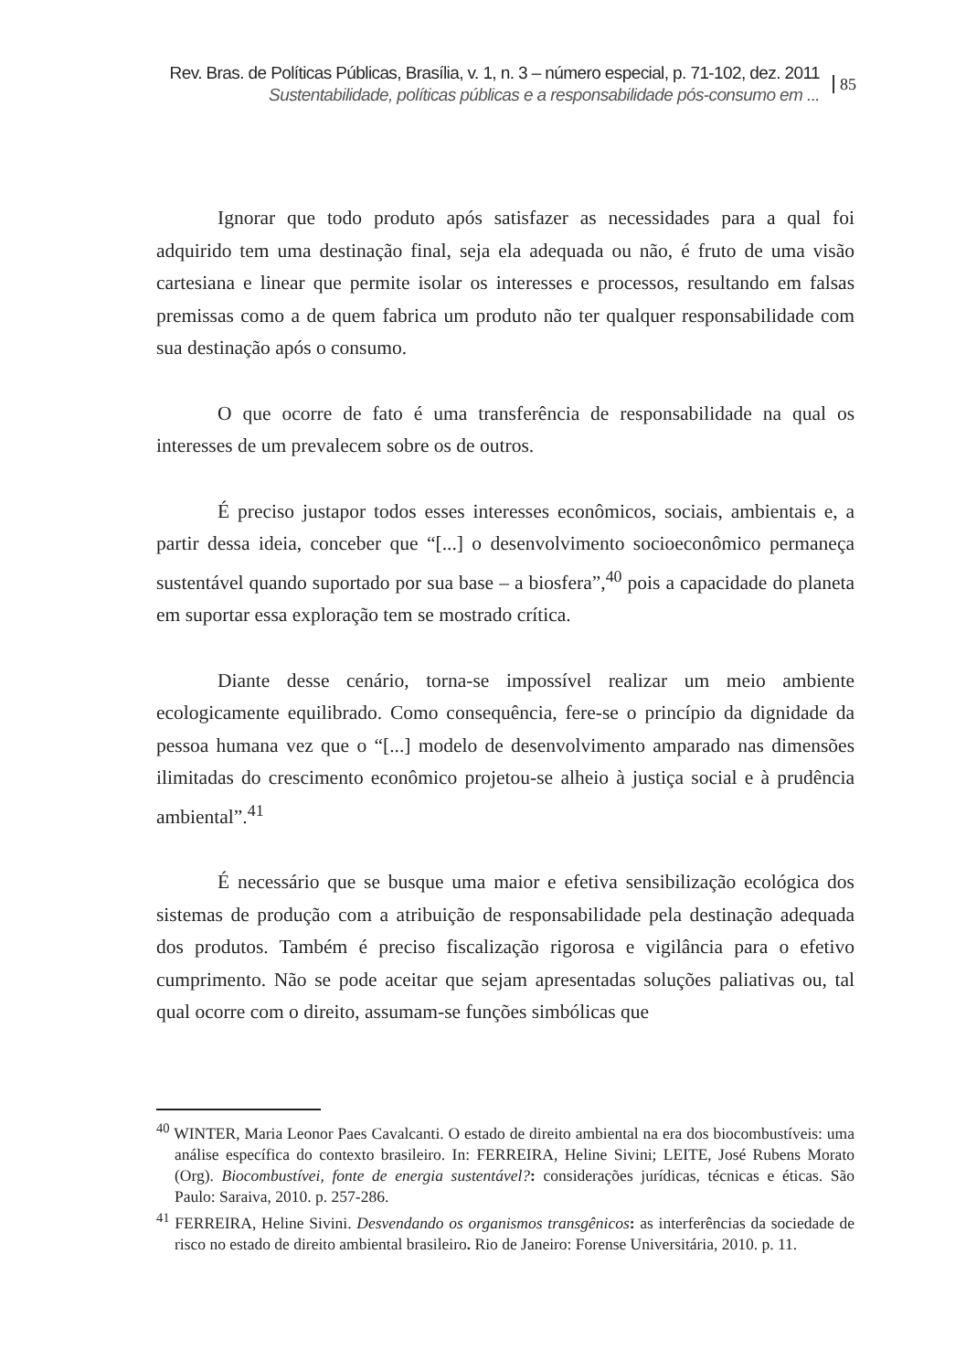Rev. Bras. de Políticas Públicas, Brasília, v. 1, n. 3 – número especial, p. 71-102, dez. 2011
Sustentabilidade, políticas públicas e a responsabilidade pós-consumo em ...
85
Ignorar que todo produto após satisfazer as necessidades para a qual foi adquirido tem uma destinação final, seja ela adequada ou não, é fruto de uma visão cartesiana e linear que permite isolar os interesses e processos, resultando em falsas premissas como a de quem fabrica um produto não ter qualquer responsabilidade com sua destinação após o consumo.
O que ocorre de fato é uma transferência de responsabilidade na qual os interesses de um prevalecem sobre os de outros.
É preciso justapor todos esses interesses econômicos, sociais, ambientais e, a partir dessa ideia, conceber que “[...] o desenvolvimento socioeconômico permaneça sustentável quando suportado por sua base – a biosfera”,<sup>40</sup> pois a capacidade do planeta em suportar essa exploração tem se mostrado crítica.
Diante desse cenário, torna-se impossível realizar um meio ambiente ecologicamente equilibrado. Como consequência, fere-se o princípio da dignidade da pessoa humana vez que o “[...] modelo de desenvolvimento amparado nas dimensões ilimitadas do crescimento econômico projetou-se alheio à justiça social e à prudência ambiental”.<sup>41</sup>
É necessário que se busque uma maior e efetiva sensibilização ecológica dos sistemas de produção com a atribuição de responsabilidade pela destinação adequada dos produtos. Também é preciso fiscalização rigorosa e vigilância para o efetivo cumprimento. Não se pode aceitar que sejam apresentadas soluções paliativas ou, tal qual ocorre com o direito, assumam-se funções simbólicas que
<sup>40</sup> WINTER, Maria Leonor Paes Cavalcanti. O estado de direito ambiental na era dos biocombustíveis: uma análise específica do contexto brasileiro. In: FERREIRA, Heline Sivini; LEITE, José Rubens Morato (Org). Biocombustívei, fonte de energia sustentável?: considerações jurídicas, técnicas e éticas. São Paulo: Saraiva, 2010. p. 257-286.
<sup>41</sup> FERREIRA, Heline Sivini. Desvendando os organismos transgênicos: as interferências da sociedade de risco no estado de direito ambiental brasileiro. Rio de Janeiro: Forense Universitária, 2010. p. 11.